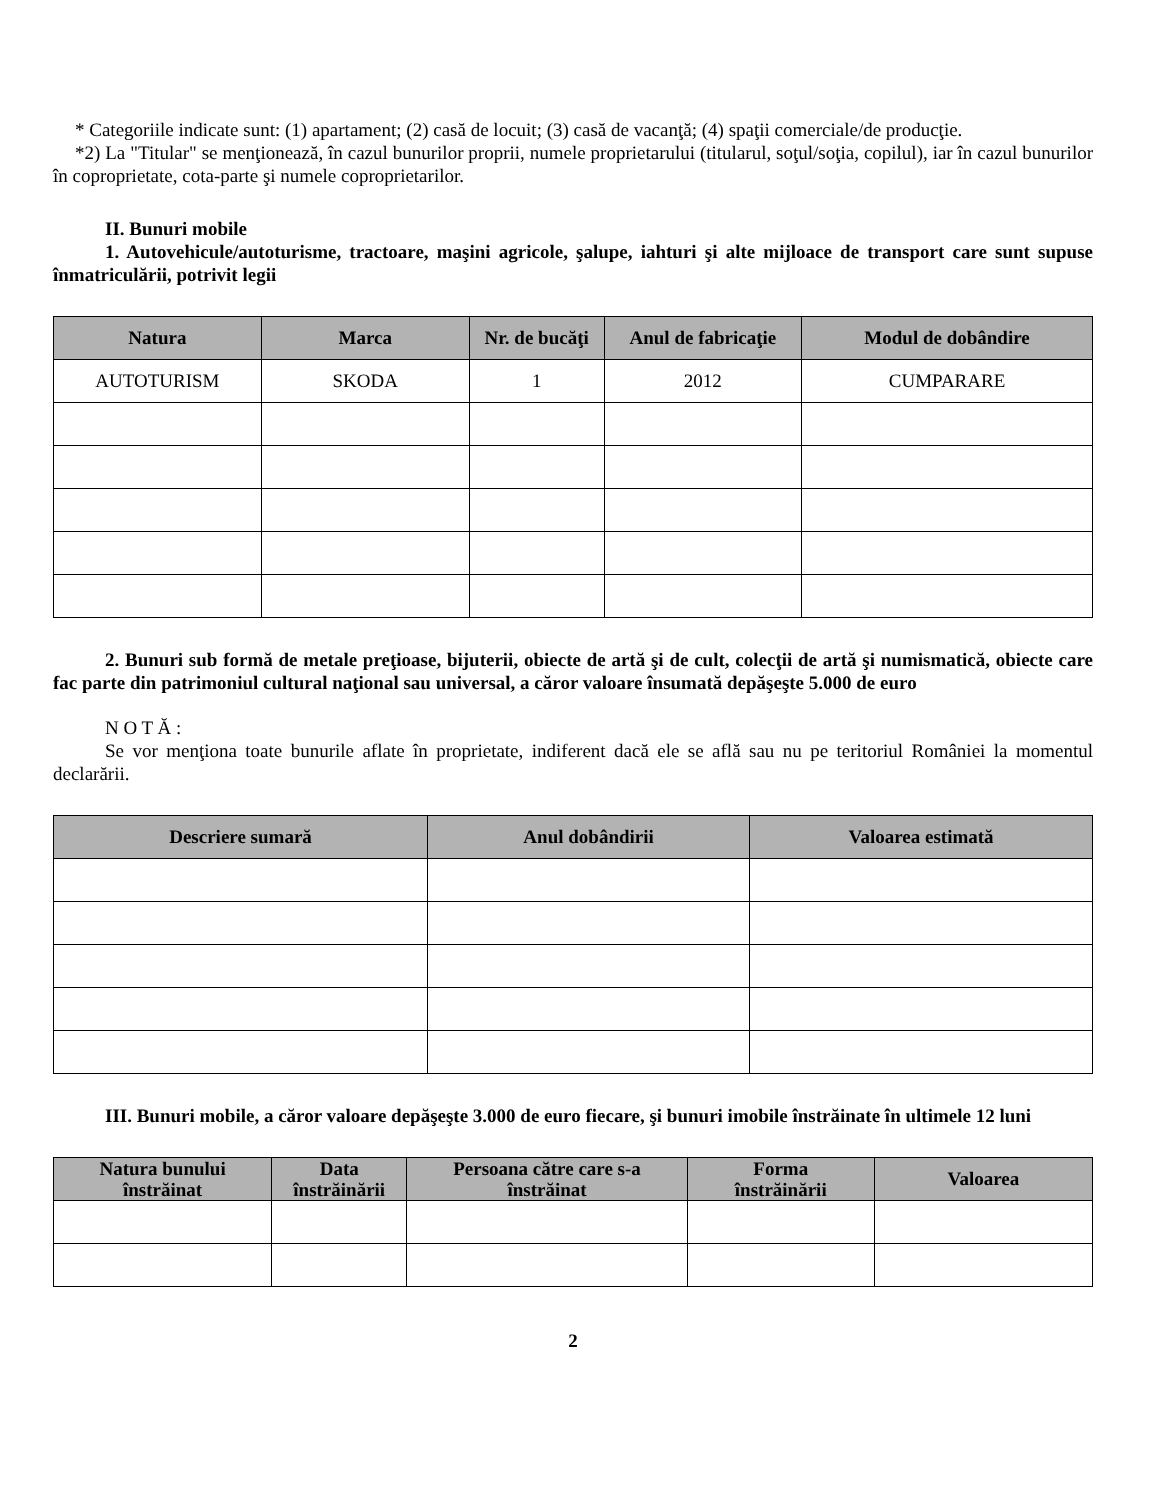* Categoriile indicate sunt: (1) apartament; (2) casă de locuit; (3) casă de vacanţă; (4) spaţii comerciale/de producţie.
*2) La "Titular" se menţionează, în cazul bunurilor proprii, numele proprietarului (titularul, soţul/soţia, copilul), iar în cazul bunurilor în coproprietate, cota-parte şi numele coproprietarilor.
II. Bunuri mobile
1. Autovehicule/autoturisme, tractoare, maşini agricole, şalupe, iahturi şi alte mijloace de transport care sunt supuse înmatriculării, potrivit legii
| Natura | Marca | Nr. de bucăţi | Anul de fabricaţie | Modul de dobândire |
| --- | --- | --- | --- | --- |
| AUTOTURISM | SKODA | 1 | 2012 | CUMPARARE |
2. Bunuri sub formă de metale preţioase, bijuterii, obiecte de artă şi de cult, colecţii de artă şi numismatică, obiecte care fac parte din patrimoniul cultural naţional sau universal, a căror valoare însumată depăşeşte 5.000 de euro
N O T Ă :
Se vor menţiona toate bunurile aflate în proprietate, indiferent dacă ele se află sau nu pe teritoriul României la momentul declarării.
| Descriere sumară | Anul dobândirii | Valoarea estimată |
| --- | --- | --- |
III. Bunuri mobile, a căror valoare depăşeşte 3.000 de euro fiecare, şi bunuri imobile înstrăinate în ultimele 12 luni
| Natura bunului înstrăinat | Data înstrăinării | Persoana către care s-a înstrăinat | Forma înstrăinării | Valoarea |
| --- | --- | --- | --- | --- |
2